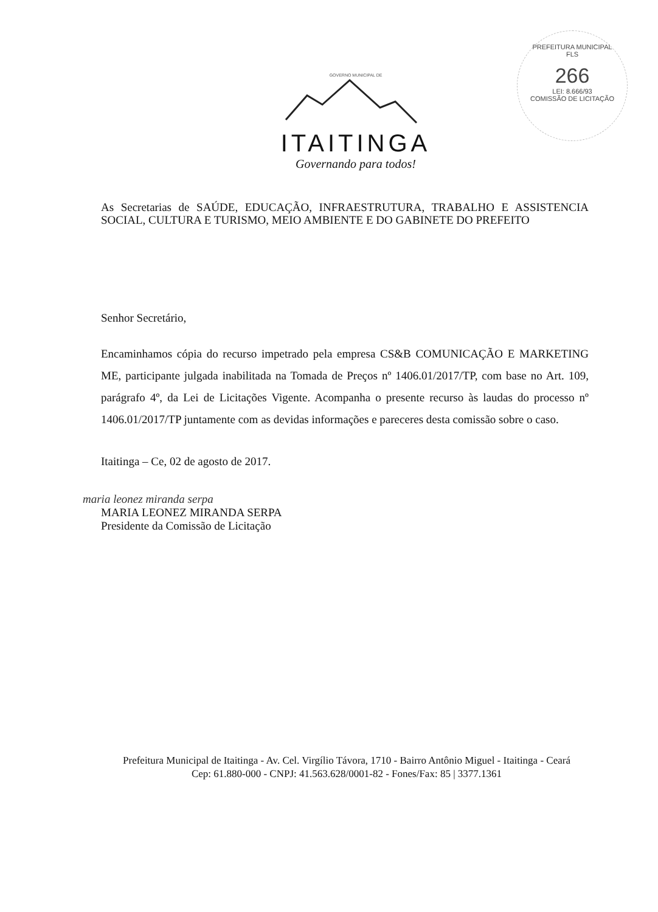PREFEITURA MUNICIPAL
FLS
266
LEI: 8.666/93
COMISSÃO DE LICITAÇÃO
GOVERNO MUNICIPAL DE
ITAITINGA
Governando para todos!
As Secretarias de SAÚDE, EDUCAÇÃO, INFRAESTRUTURA, TRABALHO E ASSISTENCIA SOCIAL, CULTURA E TURISMO, MEIO AMBIENTE E DO GABINETE DO PREFEITO
Senhor Secretário,
Encaminhamos cópia do recurso impetrado pela empresa CS&B COMUNICAÇÃO E MARKETING ME, participante julgada inabilitada na Tomada de Preços nº 1406.01/2017/TP, com base no Art. 109, parágrafo 4º, da Lei de Licitações Vigente. Acompanha o presente recurso às laudas do processo nº 1406.01/2017/TP juntamente com as devidas informações e pareceres desta comissão sobre o caso.
Itaitinga – Ce, 02 de agosto de 2017.
maria leonez miranda serpa
MARIA LEONEZ MIRANDA SERPA
Presidente da Comissão de Licitação
Prefeitura Municipal de Itaitinga - Av. Cel. Virgílio Távora, 1710 - Bairro Antônio Miguel - Itaitinga - Ceará
Cep: 61.880-000 - CNPJ: 41.563.628/0001-82 - Fones/Fax: 85 | 3377.1361